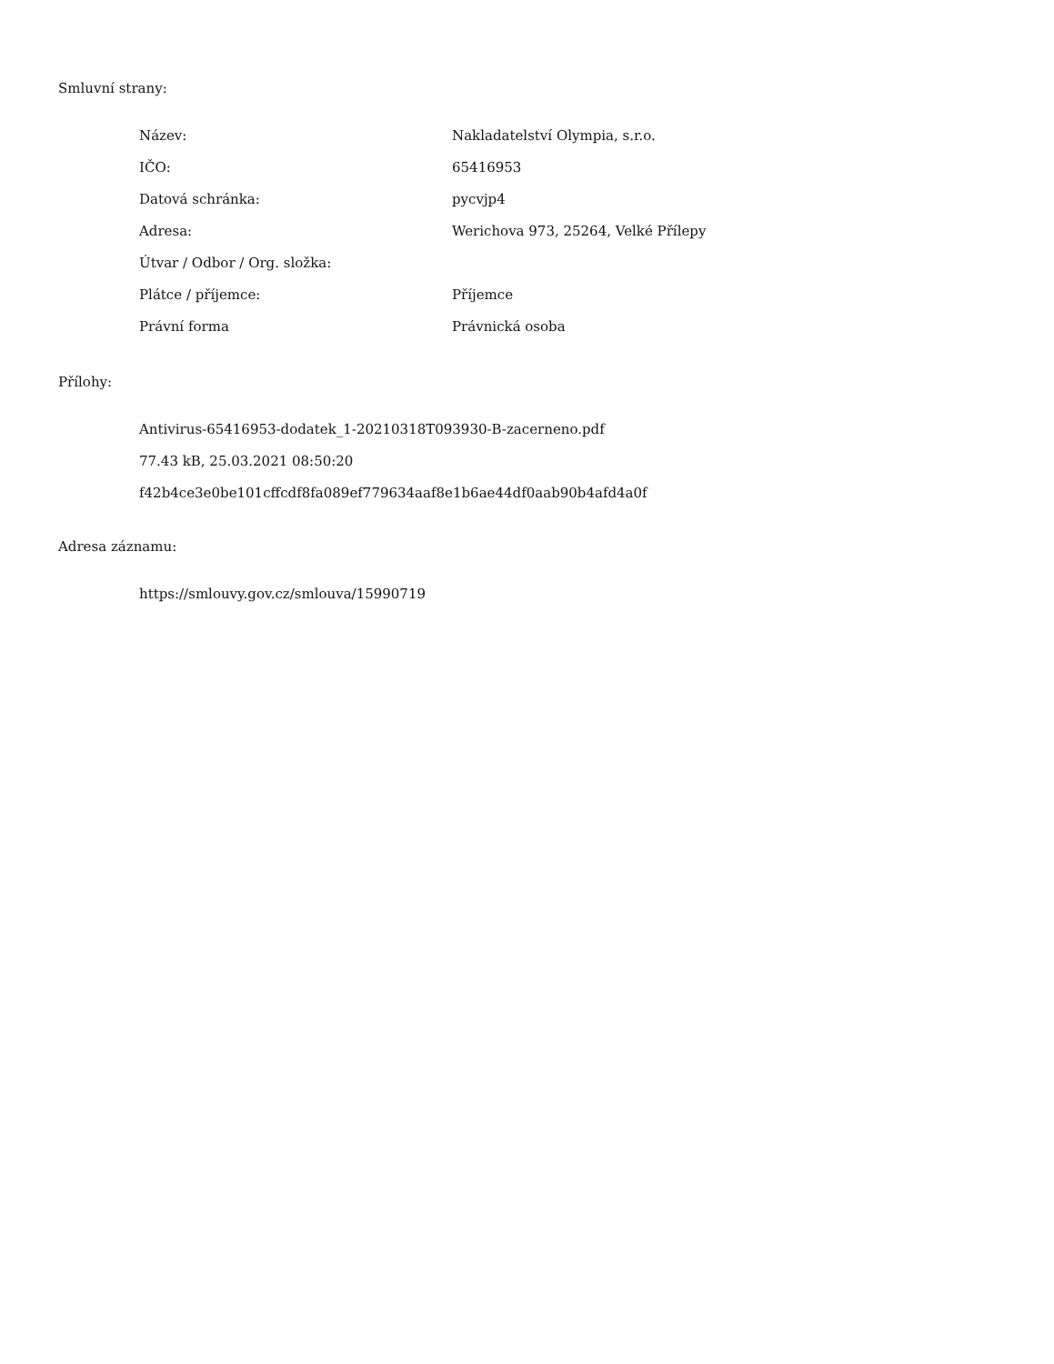Smluvní strany:
| Název: | Nakladatelství Olympia, s.r.o. |
| IČO: | 65416953 |
| Datová schránka: | pycvjp4 |
| Adresa: | Werichova 973, 25264, Velké Přílepy |
| Útvar / Odbor / Org. složka: | |
| Plátce / příjemce: | Příjemce |
| Právní forma | Právnická osoba |
Přílohy:
Antivirus-65416953-dodatek_1-20210318T093930-B-zacerneno.pdf
77.43 kB, 25.03.2021 08:50:20
f42b4ce3e0be101cffcdf8fa089ef779634aaf8e1b6ae44df0aab90b4afd4a0f
Adresa záznamu:
https://smlouvy.gov.cz/smlouva/15990719